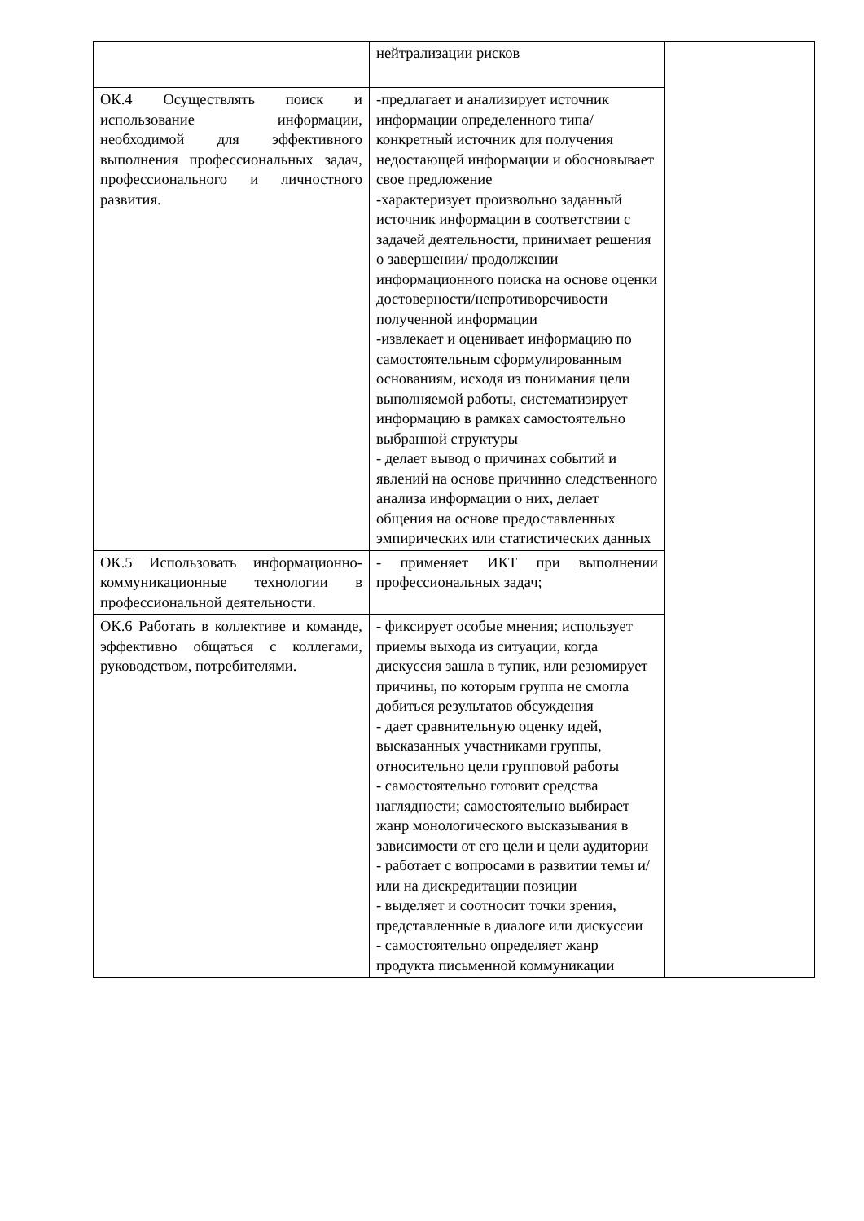| | нейтрализации рисков | |
| ОК.4 Осуществлять поиск и использование информации, необходимой для эффективного выполнения профессиональных задач, профессионального и личностного развития. | -предлагает и анализирует источник информации определенного типа/ конкретный источник для получения недостающей информации и обосновывает свое предложение -характеризует произвольно заданный источник информации в соответствии с задачей деятельности, принимает решения о завершении/ продолжении информационного поиска на основе оценки достоверности/непротиворечивости полученной информации -извлекает и оценивает информацию по самостоятельным сформулированным основаниям, исходя из понимания цели выполняемой работы, систематизирует информацию в рамках самостоятельно выбранной структуры - делает вывод о причинах событий и явлений на основе причинно следственного анализа информации о них, делает общения на основе предоставленных эмпирических или статистических данных | |
| ОК.5 Использовать информационно-коммуникационные технологии в профессиональной деятельности. | - применяет ИКТ при выполнении профессиональных задач; | |
| ОК.6 Работать в коллективе и команде, эффективно общаться с коллегами, руководством, потребителями. | - фиксирует особые мнения; использует приемы выхода из ситуации, когда дискуссия зашла в тупик, или резюмирует причины, по которым группа не смогла добиться результатов обсуждения - дает сравнительную оценку идей, высказанных участниками группы, относительно цели групповой работы - самостоятельно готовит средства наглядности; самостоятельно выбирает жанр монологического высказывания в зависимости от его цели и цели аудитории - работает с вопросами в развитии темы и/ или на дискредитации позиции - выделяет и соотносит точки зрения, представленные в диалоге или дискуссии - самостоятельно определяет жанр продукта письменной коммуникации | |